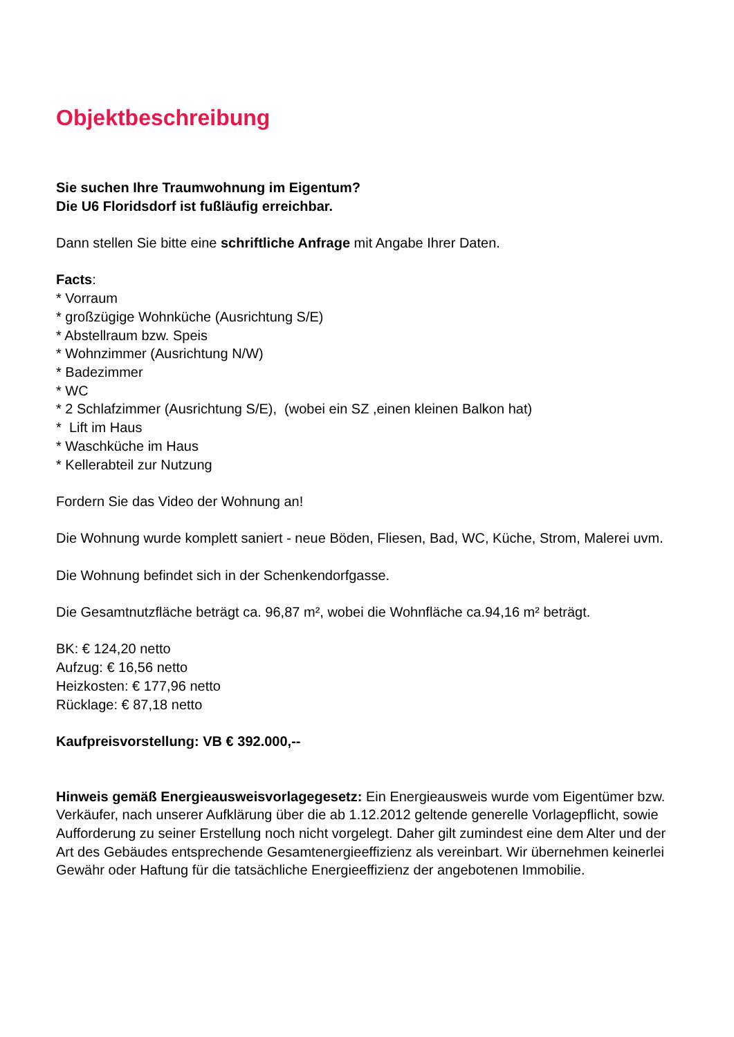Objektbeschreibung
Sie suchen Ihre Traumwohnung im Eigentum?
Die U6 Floridsdorf ist fußläufig erreichbar.
Dann stellen Sie bitte eine schriftliche Anfrage mit Angabe Ihrer Daten.
Facts:
* Vorraum
* großzügige Wohnküche (Ausrichtung S/E)
* Abstellraum bzw. Speis
* Wohnzimmer (Ausrichtung N/W)
* Badezimmer
* WC
* 2 Schlafzimmer (Ausrichtung S/E), (wobei ein SZ ,einen kleinen Balkon hat)
* Lift im Haus
* Waschküche im Haus
* Kellerabteil zur Nutzung
Fordern Sie das Video der Wohnung an!
Die Wohnung wurde komplett saniert - neue Böden, Fliesen, Bad, WC, Küche, Strom, Malerei uvm.
Die Wohnung befindet sich in der Schenkendorfgasse.
Die Gesamtnutzfläche beträgt ca. 96,87 m², wobei die Wohnfläche ca.94,16 m² beträgt.
BK: € 124,20 netto
Aufzug: € 16,56 netto
Heizkosten: € 177,96 netto
Rücklage: € 87,18 netto
Kaufpreisvorstellung: VB € 392.000,--
Hinweis gemäß Energieausweisvorlagegesetz: Ein Energieausweis wurde vom Eigentümer bzw. Verkäufer, nach unserer Aufklärung über die ab 1.12.2012 geltende generelle Vorlagepflicht, sowie Aufforderung zu seiner Erstellung noch nicht vorgelegt. Daher gilt zumindest eine dem Alter und der Art des Gebäudes entsprechende Gesamtenergieeffizienz als vereinbart. Wir übernehmen keinerlei Gewähr oder Haftung für die tatsächliche Energieeffizienz der angebotenen Immobilie.